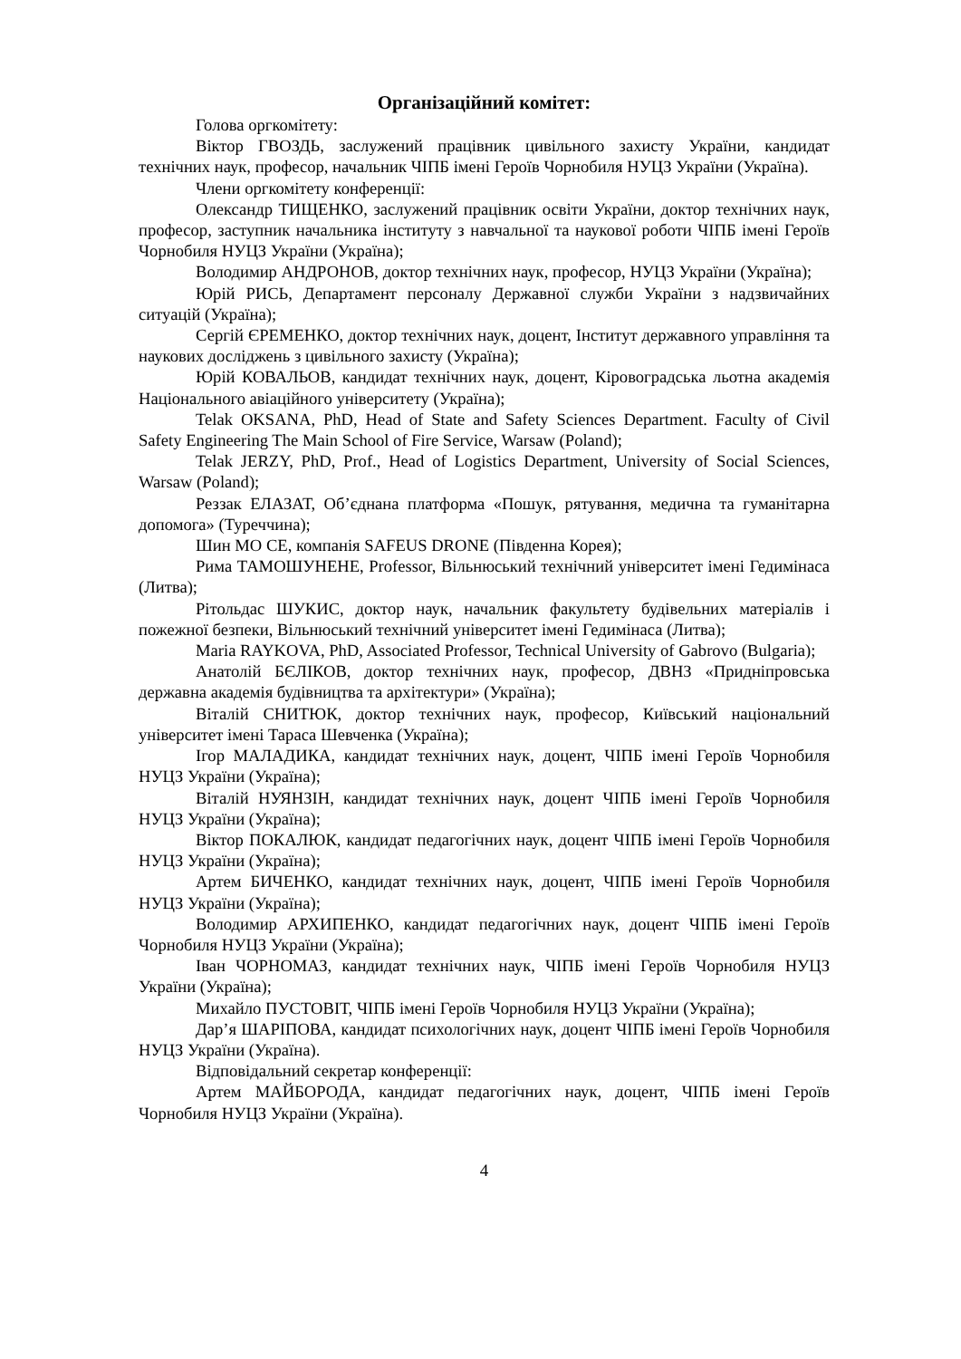Організаційний комітет:
Голова оргкомітету:
Віктор ГВОЗДЬ, заслужений працівник цивільного захисту України, кандидат технічних наук, професор, начальник ЧІПБ імені Героїв Чорнобиля НУЦЗ України (Україна).
Члени оргкомітету конференції:
Олександр ТИЩЕНКО, заслужений працівник освіти України, доктор технічних наук, професор, заступник начальника інституту з навчальної та наукової роботи ЧІПБ імені Героїв Чорнобиля НУЦЗ України (Україна);
Володимир АНДРОНОВ, доктор технічних наук, професор, НУЦЗ України (Україна);
Юрій РИСЬ, Департамент персоналу Державної служби України з надзвичайних ситуацій (Україна);
Сергій ЄРЕМЕНКО, доктор технічних наук, доцент, Інститут державного управління та наукових досліджень з цивільного захисту (Україна);
Юрій КОВАЛЬОВ, кандидат технічних наук, доцент, Кіровоградська льотна академія Національного авіаційного університету (Україна);
Telak OKSANA, PhD, Head of State and Safety Sciences Department. Faculty of Civil Safety Engineering The Main School of Fire Service, Warsaw (Poland);
Telak JERZY, PhD, Prof., Head of Logistics Department, University of Social Sciences, Warsaw (Poland);
Реззак ЕЛАЗАТ, Об’єднана платформа «Пошук, рятування, медична та гуманітарна допомога» (Туреччина);
Шин МО СЕ, компанія SAFEUS DRONE (Південна Корея);
Рима ТАМОШУНЕНЕ, Professor, Вільнюський технічний університет імені Гедимінаса (Литва);
Рітольдас ШУКИС, доктор наук, начальник факультету будівельних матеріалів і пожежної безпеки, Вільнюський технічний університет імені Гедимінаса (Литва);
Maria RAYKOVA, PhD, Associated Professor, Technical University of Gabrovo (Bulgaria);
Анатолій БЄЛІКОВ, доктор технічних наук, професор, ДВНЗ «Придніпровська державна академія будівництва та архітектури» (Україна);
Віталій СНИТЮК, доктор технічних наук, професор, Київський національний університет імені Тараса Шевченка (Україна);
Ігор МАЛАДИКА, кандидат технічних наук, доцент, ЧІПБ імені Героїв Чорнобиля НУЦЗ України (Україна);
Віталій НУЯНЗІН, кандидат технічних наук, доцент ЧІПБ імені Героїв Чорнобиля НУЦЗ України (Україна);
Віктор ПОКАЛЮК, кандидат педагогічних наук, доцент ЧІПБ імені Героїв Чорнобиля НУЦЗ України (Україна);
Артем БИЧЕНКО, кандидат технічних наук, доцент, ЧІПБ імені Героїв Чорнобиля НУЦЗ України (Україна);
Володимир АРХИПЕНКО, кандидат педагогічних наук, доцент ЧІПБ імені Героїв Чорнобиля НУЦЗ України (Україна);
Іван ЧОРНОМАЗ, кандидат технічних наук, ЧІПБ імені Героїв Чорнобиля НУЦЗ України (Україна);
Михайло ПУСТОВІТ, ЧІПБ імені Героїв Чорнобиля НУЦЗ України (Україна);
Дар’я ШАРІПОВА, кандидат психологічних наук, доцент ЧІПБ імені Героїв Чорнобиля НУЦЗ України (Україна).
Відповідальний секретар конференції:
Артем МАЙБОРОДА, кандидат педагогічних наук, доцент, ЧІПБ імені Героїв Чорнобиля НУЦЗ України (Україна).
4